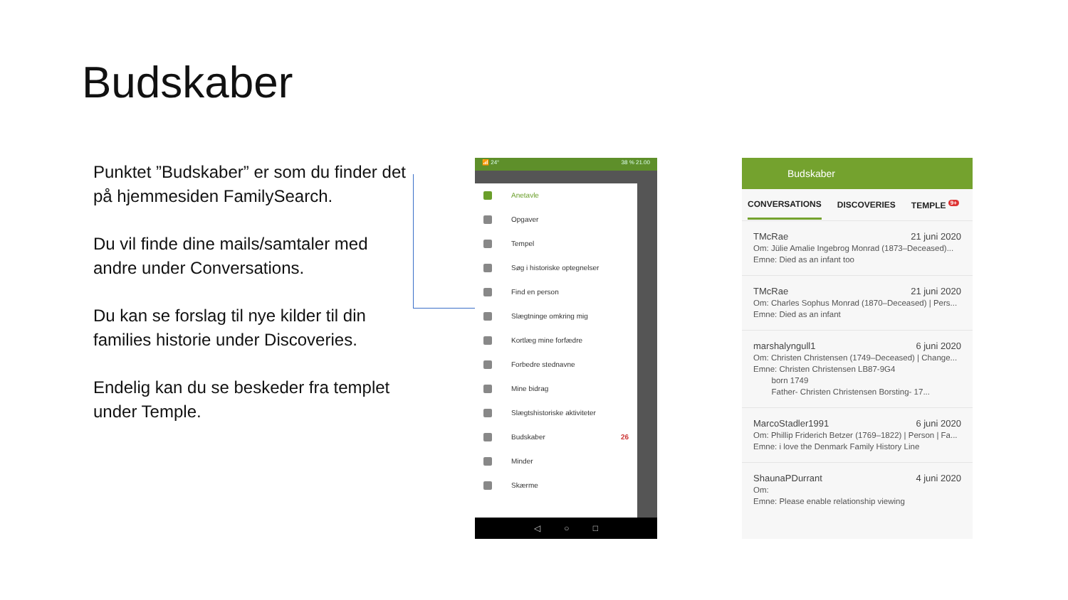Budskaber
Punktet ”Budskaber” er som du finder det på hjemmesiden FamilySearch.
Du vil finde dine mails/samtaler med andre under Conversations.
Du kan se forslag til nye kilder til din families historie under Discoveries.
Endelig kan du se beskeder fra templet under Temple.
📶 24° 38 % 21.00
Anetavle
Opgaver
Tempel
Søg i historiske optegnelser
Find en person
Slægtninge omkring mig
Kortlæg mine forfædre
Forbedre stednavne
Mine bidrag
Slægtshistoriske aktiviteter
Budskaber 26
Minder
Skærme
◁ ○ □
Budskaber
CONVERSATIONS DISCOVERIES TEMPLE <sup>9+</sup>
TMcRae 21 juni 2020
Om: Jülie Amalie Ingebrog Monrad (1873–Deceased)...
Emne: Died as an infant too
TMcRae 21 juni 2020
Om: Charles Sophus Monrad (1870–Deceased) | Pers...
Emne: Died as an infant
marshalyngull1 6 juni 2020
Om: Christen Christensen (1749–Deceased) | Change...
Emne: Christen Christensen LB87-9G4
born 1749
Father- Christen Christensen Borsting- 17...
MarcoStadler1991 6 juni 2020
Om: Phillip Friderich Betzer (1769–1822) | Person | Fa...
Emne: i love the Denmark Family History Line
ShaunaPDurrant 4 juni 2020
Om:
Emne: Please enable relationship viewing